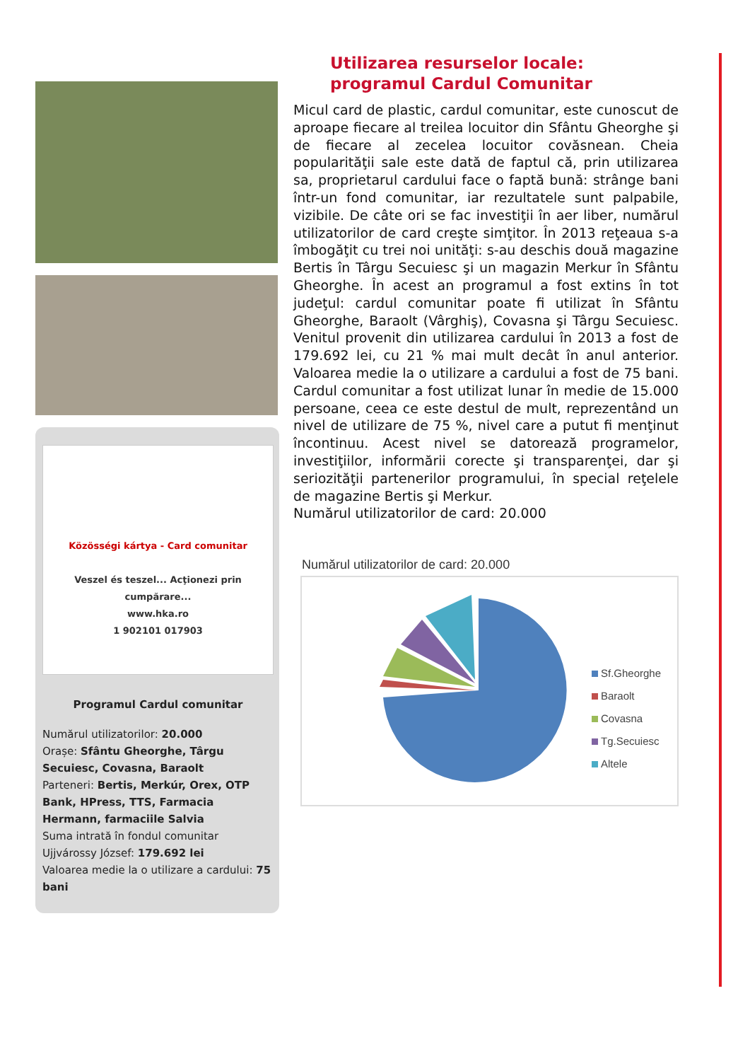Közösségi kártya - Card comunitar
Veszel és teszel... Acţionezi prin cumpărare...
www.hka.ro
1 902101 017903
Programul Cardul comunitar
Numărul utilizatorilor: 20.000
Orașe: Sfântu Gheorghe, Târgu Secuiesc, Covasna, Baraolt
Parteneri: Bertis, Merkúr, Orex, OTP Bank, HPress, TTS, Farmacia Hermann, farmaciile Salvia
Suma intrată în fondul comunitar Ujjvárossy József: 179.692 lei
Valoarea medie la o utilizare a cardului: 75 bani
Utilizarea resurselor locale:
programul Cardul Comunitar
Micul card de plastic, cardul comunitar, este cunoscut de aproape fiecare al treilea locuitor din Sfântu Gheorghe şi de fiecare al zecelea locuitor covăsnean. Cheia popularităţii sale este dată de faptul că, prin utilizarea sa, proprietarul cardului face o faptă bună: strânge bani într-un fond comunitar, iar rezultatele sunt palpabile, vizibile. De câte ori se fac investiţii în aer liber, numărul utilizatorilor de card creşte simţitor. În 2013 reţeaua s-a îmbogăţit cu trei noi unităţi: s-au deschis două magazine Bertis în Târgu Secuiesc şi un magazin Merkur în Sfântu Gheorghe. În acest an programul a fost extins în tot judeţul: cardul comunitar poate fi utilizat în Sfântu Gheorghe, Baraolt (Vârghiş), Covasna şi Târgu Secuiesc. Venitul provenit din utilizarea cardului în 2013 a fost de 179.692 lei, cu 21 % mai mult decât în anul anterior. Valoarea medie la o utilizare a cardului a fost de 75 bani. Cardul comunitar a fost utilizat lunar în medie de 15.000 persoane, ceea ce este destul de mult, reprezentând un nivel de utilizare de 75 %, nivel care a putut fi menţinut încontinuu. Acest nivel se datorează programelor, investiţiilor, informării corecte şi transparenţei, dar şi seriozităţii partenerilor programului, în special reţelele de magazine Bertis şi Merkur.
Numărul utilizatorilor de card: 20.000
Numărul utilizatorilor de card: 20.000
Sf.Gheorghe
Baraolt
Covasna
Tg.Secuiesc
Altele